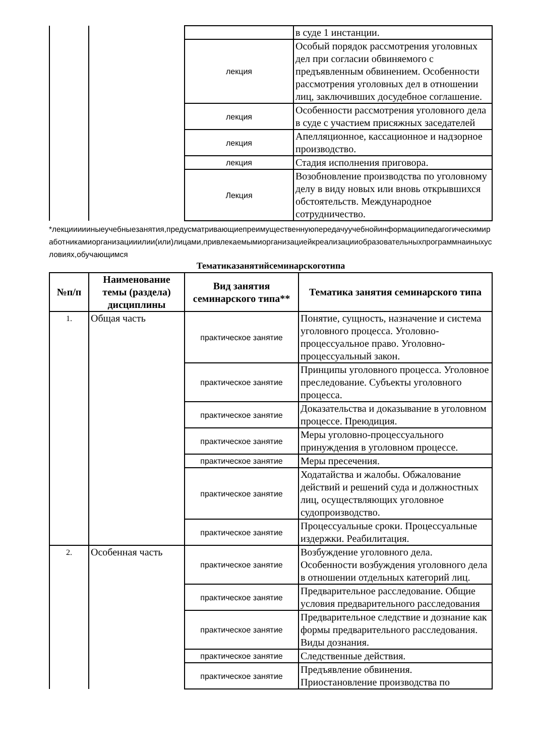| | | | в суде 1 инстанции. |
| | | лекция | Особый порядок рассмотрения уголовных дел при согласии обвиняемого с предъявленным обвинением. Особенности рассмотрения уголовных дел в отношении лиц, заключивших досудебное соглашение. |
| | | лекция | Особенности рассмотрения уголовного дела в суде с участием присяжных заседателей |
| | | лекция | Апелляционное, кассационное и надзорное производство. |
| | | лекция | Стадия исполнения приговора. |
| | | Лекция | Возобновление производства по уголовному делу в виду новых или вновь открывшихся обстоятельств. Международное сотрудничество. |
*лекциииииныеучебныезанятия,предусматривающиепреимущественнуюпередачуучебнойинформациипедагогическимиработникамиорганизацииилии(или)лицами,привлекаемымиорганизациейкреализацииобразовательныхпрограммнаиныхусловиях,обучающимся
Тематиказанятийсеминарскоготипа
| №п/п | Наименование темы (раздела) дисциплины | Вид занятия семинарского типа** | Тематика занятия семинарского типа |
| --- | --- | --- | --- |
| 1. | Общая часть | практическое занятие | Понятие, сущность, назначение и система уголовного процесса. Уголовно-процессуальное право. Уголовно-процессуальный закон. |
| | | практическое занятие | Принципы уголовного процесса. Уголовное преследование. Субъекты уголовного процесса. |
| | | практическое занятие | Доказательства и доказывание в уголовном процессе. Преюдиция. |
| | | практическое занятие | Меры уголовно-процессуального принуждения в уголовном процессе. |
| | | практическое занятие | Меры пресечения. |
| | | практическое занятие | Ходатайства и жалобы. Обжалование действий и решений суда и должностных лиц, осуществляющих уголовное судопроизводство. |
| | | практическое занятие | Процессуальные сроки. Процессуальные издержки. Реабилитация. |
| 2. | Особенная часть | практическое занятие | Возбуждение уголовного дела. Особенности возбуждения уголовного дела в отношении отдельных категорий лиц. |
| | | практическое занятие | Предварительное расследование. Общие условия предварительного расследования |
| | | практическое занятие | Предварительное следствие и дознание как формы предварительного расследования. Виды дознания. |
| | | практическое занятие | Следственные действия. |
| | | практическое занятие | Предъявление обвинения. Приостановление производства по |